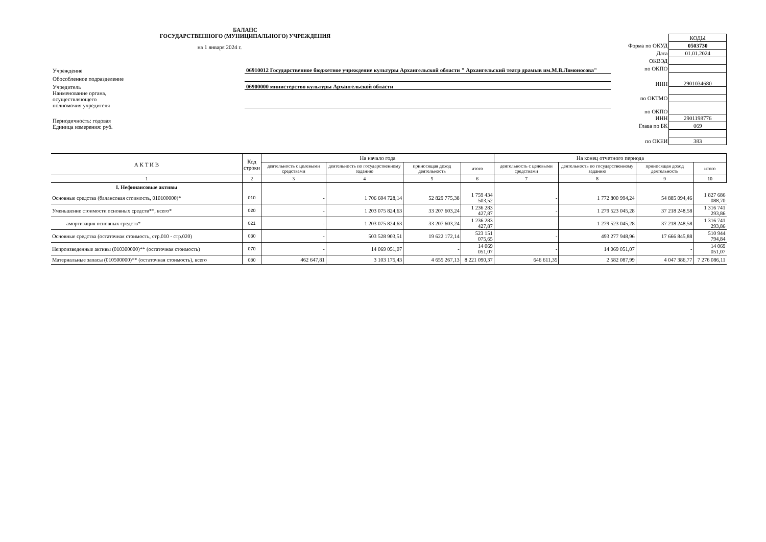БАЛАНС
ГОСУДАРСТВЕННОГО (МУНИЦИПАЛЬНОГО) УЧРЕЖДЕНИЯ
на 1 января 2024 г.
| Учреждение | 06910012 Государственное бюджетное учреждение культуры Архангельской области " Архангельский театр драмыв им.М.В.Ломоносова" |
| Обособленное подразделение | |
| Учредитель | 06900000 министерство культуры Архангельской области |
| Наименование органа, осуществляющего полномочия учредителя | |
| Периодичность: годовая Единица измерения: руб. | |
| | КОДЫ |
| Форма по ОКУД | 0503730 |
| Дата | 01.01.2024 |
| ОКВЭД | |
| по ОКПО | |
| ИНН | 2901034680 |
| по ОКТМО | |
| по ОКПО | |
| ИНН | 2901198776 |
| Глава по БК | 069 |
| по ОКЕИ | 383 |
| А К Т И В | Код строки | На начало года | | | | На конец отчетного периода | | | |
| --- | --- | --- | --- | --- | --- | --- | --- | --- | --- |
| | | деятельность с целевыми средствами | деятельность по государственному заданию | приносящая доход деятельность | итого | деятельность с целевыми средствами | деятельность по государственному заданию | приносящая доход деятельность | итого |
| 1 | 2 | 3 | 4 | 5 | 6 | 7 | 8 | 9 | 10 |
| I. Нефинансовые активы | | | | | | | | | |
| Основные средства (балансовая стоимость, 010100000)* | 010 | - | 1 706 604 728,14 | 52 829 775,38 | 1 759 434 503,52 | - | 1 772 800 994,24 | 54 885 094,46 | 1 827 686 088,70 |
| Уменьшение стоимости основных средств**, всего* | 020 | - | 1 203 075 824,63 | 33 207 603,24 | 1 236 283 427,87 | - | 1 279 523 045,28 | 37 218 248,58 | 1 316 741 293,86 |
| амортизация основных средств* | 021 | - | 1 203 075 824,63 | 33 207 603,24 | 1 236 283 427,87 | - | 1 279 523 045,28 | 37 218 248,58 | 1 316 741 293,86 |
| Основные средства (остаточная стоимость, стр.010 - стр.020) | 030 | - | 503 528 903,51 | 19 622 172,14 | 523 151 075,65 | - | 493 277 948,96 | 17 666 845,88 | 510 944 794,84 |
| Непроизведенные активы (010300000)** (остаточная стоимость) | 070 | - | 14 069 051,07 | - | 14 069 051,07 | - | 14 069 051,07 | - | 14 069 051,07 |
| Материальные запасы (010500000)** (остаточная стоимость), всего | 080 | 462 647,81 | 3 103 175,43 | 4 655 267,13 | 8 221 090,37 | 646 611,35 | 2 582 087,99 | 4 047 386,77 | 7 276 086,11 |